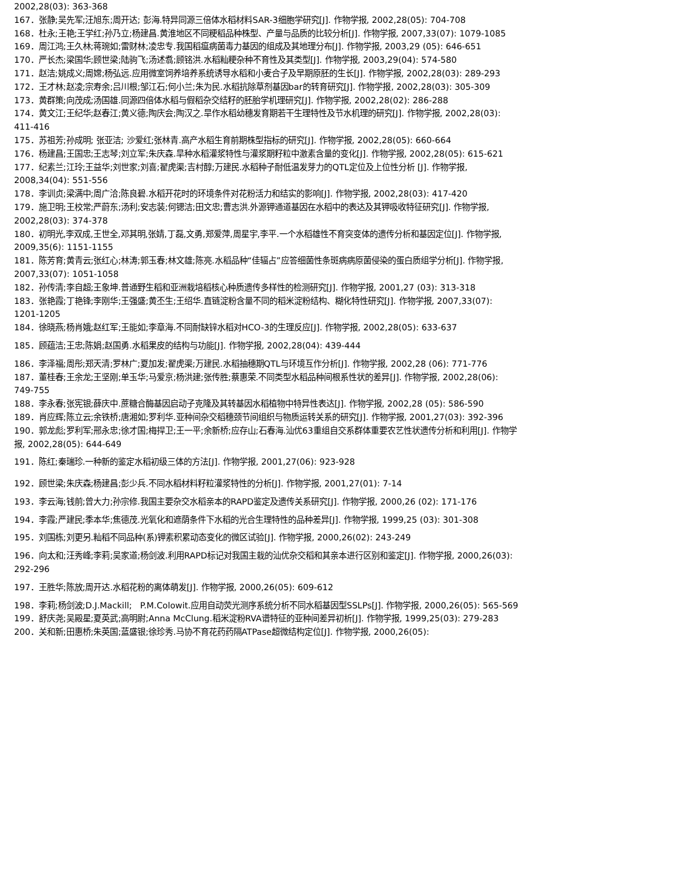2002,28(03): 363-368
167．张静;吴先军;汪旭东;周开达; 彭海.特异同源三倍体水稻材料SAR-3细胞学研究[J]. 作物学报, 2002,28(05): 704-708
168．杜永;王艳;王学红;孙乃立;杨建昌.黄淮地区不同粳稻品种株型、产量与品质的比较分析[J]. 作物学报, 2007,33(07): 1079-1085
169．周江鸿;王久林;蒋琬如;雷财林;凌忠专.我国稻瘟病菌毒力基因的组成及其地理分布[J]. 作物学报, 2003,29 (05): 646-651
170．严长杰;梁国华;顾世梁;陆驹飞;汤述翥;顾铭洪.水稻籼粳杂种不育性及其类型[J]. 作物学报, 2003,29(04): 574-580
171．赵洁;姚成义;周嫦;杨弘远.应用微室饲养培养系统诱导水稻和小麦合子及早期原胚的生长[J]. 作物学报, 2002,28(03): 289-293
172．王才林;赵凌;宗寿余;吕川根;邹江石;何小兰;朱为民.水稻抗除草剂基因bar的转育研究[J]. 作物学报, 2002,28(03): 305-309
173．黄群策;向茂成;汤国雄.同源四倍体水稻与假稻杂交结籽的胚胎学机理研究[J]. 作物学报, 2002,28(02): 286-288
174．黄文江;王纪华;赵春江;黄义德;陶庆会;陶汉之.旱作水稻幼穗发育期若干生理特性及节水机理的研究[J]. 作物学报, 2002,28(03): 411-416
175．苏祖芳;孙成明; 张亚洁; 沙爱红;张林青.高产水稻生育前期株型指标的研究[J]. 作物学报, 2002,28(05): 660-664
176．杨建昌;王国忠;王志琴;刘立军;朱庆森.旱种水稻灌浆特性与灌浆期籽粒中激素含量的变化[J]. 作物学报, 2002,28(05): 615-621
177．纪素兰;江玲;王益华;刘世家;刘喜;翟虎渠;吉村醇;万建民.水稻种子耐低温发芽力的QTL定位及上位性分析 [J]. 作物学报, 2008,34(04): 551-556
178．李训贞;梁满中;周广洽;陈良碧.水稻开花时的环境条件对花粉活力和结实的影响[J]. 作物学报, 2002,28(03): 417-420
179．施卫明;王校常;严蔚东;汤利;安志装;何锶洁;田文忠;曹志洪.外源钾通道基因在水稻中的表达及其钾吸收特征研究[J]. 作物学报, 2002,28(03): 374-378
180．初明光,李双成,王世全,邓其明,张婧,丁磊,文勇,郑爱萍,周星宇,李平.一个水稻雄性不育突变体的遗传分析和基因定位[J]. 作物学报, 2009,35(6): 1151-1155
181．陈芳育;黄青云;张红心;林涛;郭玉春;林文雄;陈亮.水稻品种“佳辐占”应答细菌性条斑病病原菌侵染的蛋白质组学分析[J]. 作物学报, 2007,33(07): 1051-1058
182．孙传清;李自超;王象坤.普通野生稻和亚洲栽培稻核心种质遗传多样性的检测研究[J]. 作物学报, 2001,27 (03): 313-318
183．张艳霞;丁艳锋;李刚华;王强盛;黄丕生;王绍华.直链淀粉含量不同的稻米淀粉结构、糊化特性研究[J]. 作物学报, 2007,33(07): 1201-1205
184．徐晓燕;杨肖娥;赵红军;王能如;李章海.不同耐缺锌水稻对HCO-3的生理反应[J]. 作物学报, 2002,28(05): 633-637
185．顾蕴洁;王忠;陈娟;赵国勇.水稻果皮的结构与功能[J]. 作物学报, 2002,28(04): 439-444
186．李泽福;周彤;郑天清;罗林广;夏加发;翟虎渠;万建民.水稻抽穗期QTL与环境互作分析[J]. 作物学报, 2002,28 (06): 771-776
187．董桂春;王余龙;王坚刚;单玉华;马爱京;杨洪建;张传胜;蔡惠荣.不同类型水稻品种间根系性状的差异[J]. 作物学报, 2002,28(06): 749-755
188．李永春;张宪银;薛庆中.蔗糖合酶基因启动子克隆及其转基因水稻植物中特异性表达[J]. 作物学报, 2002,28 (05): 586-590
189．肖应辉;陈立云;余铁桥;唐湘如;罗利华.亚种间杂交稻穗颈节间组织与物质运转关系的研究[J]. 作物学报, 2001,27(03): 392-396
190．郭龙彪;罗利军;邢永忠;徐才国;梅捍卫;王一平;余新桥;应存山;石春海.汕优63重组自交系群体重要农艺性状遗传分析和利用[J]. 作物学报, 2002,28(05): 644-649
191．陈红;秦瑞珍.一种新的鉴定水稻初级三体的方法[J]. 作物学报, 2001,27(06): 923-928
192．顾世梁;朱庆森;杨建昌;彭少兵.不同水稻材料籽粒灌浆特性的分析[J]. 作物学报, 2001,27(01): 7-14
193．李云海;钱前;曾大力;孙宗修.我国主要杂交水稻亲本的RAPD鉴定及遗传关系研究[J]. 作物学报, 2000,26 (02): 171-176
194．李霞;严建民;季本华;焦德茂.光氧化和遮荫条件下水稻的光合生理特性的品种差异[J]. 作物学报, 1999,25 (03): 301-308
195．刘国栋;刘更另.籼稻不同品种(系)钾素积累动态变化的微区试验[J]. 作物学报, 2000,26(02): 243-249
196．向太和;汪秀峰;李莉;吴家道;杨剑波.利用RAPD标记对我国主栽的汕优杂交稻和其亲本进行区别和鉴定[J]. 作物学报, 2000,26(03): 292-296
197．王胜华;陈放;周开达.水稻花粉的离体萌发[J]. 作物学报, 2000,26(05): 609-612
198．李莉;杨剑波;D.J.Mackill; P.M.Colowit.应用自动荧光测序系统分析不同水稻基因型SSLPs[J]. 作物学报, 2000,26(05): 565-569
199．舒庆尧;吴殿星;夏英武;高明尉;Anna McClung.稻米淀粉RVA谱特征的亚种间差异初析[J]. 作物学报, 1999,25(03): 279-283
200．关和新;田惠桥;朱英国;蓝盛银;徐珍秀.马协不育花药药隔ATPase超微结构定位[J]. 作物学报, 2000,26(05):